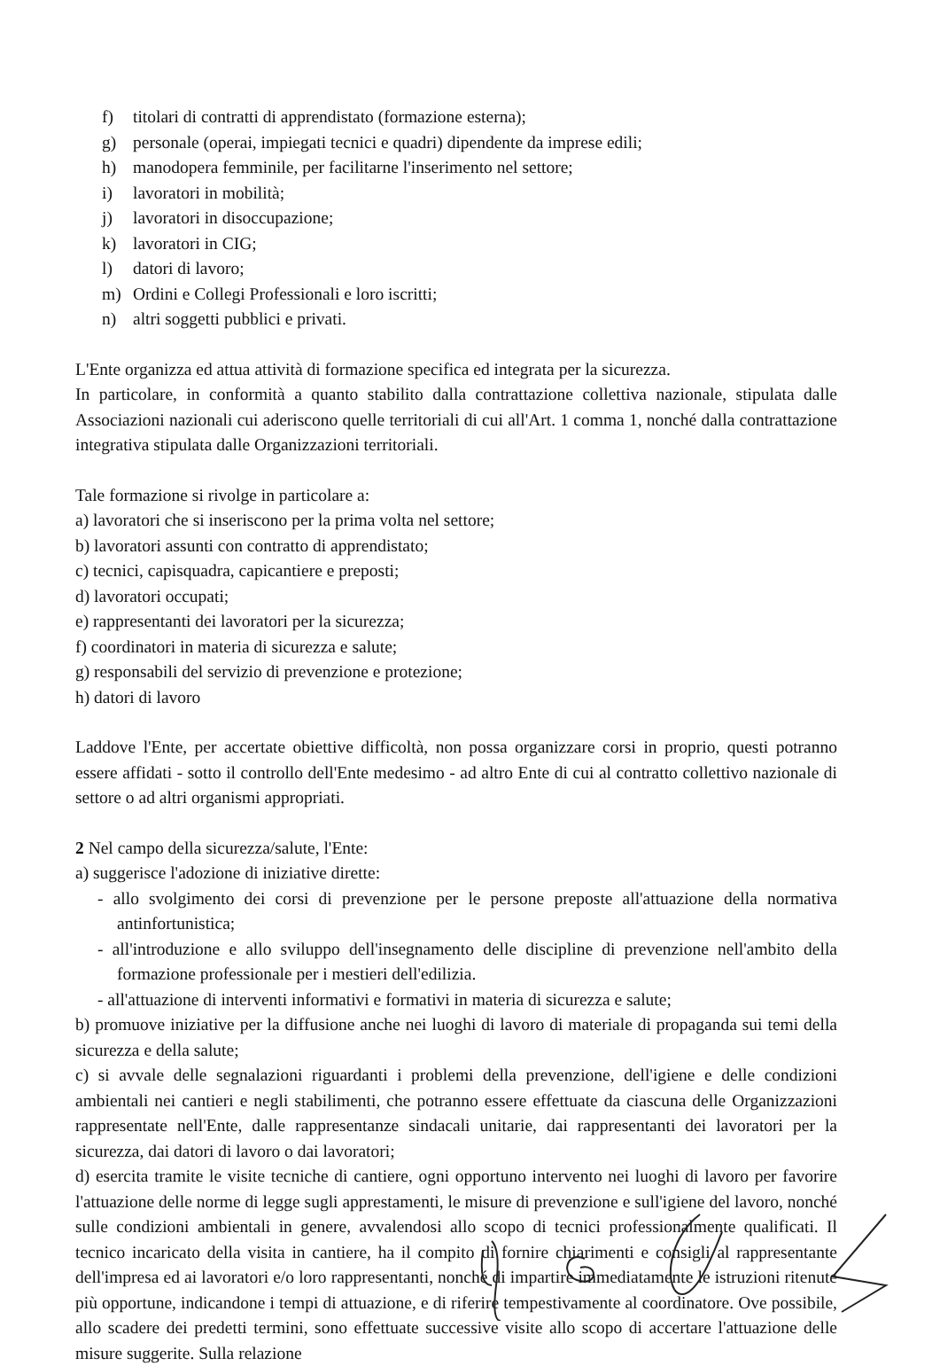f) titolari di contratti di apprendistato (formazione esterna);
g) personale (operai, impiegati tecnici e quadri) dipendente da imprese edili;
h) manodopera femminile, per facilitarne l'inserimento nel settore;
i) lavoratori in mobilità;
j) lavoratori in disoccupazione;
k) lavoratori in CIG;
l) datori di lavoro;
m) Ordini e Collegi Professionali e loro iscritti;
n) altri soggetti pubblici e privati.
L'Ente organizza ed attua attività di formazione specifica ed integrata per la sicurezza.
In particolare, in conformità a quanto stabilito dalla contrattazione collettiva nazionale, stipulata dalle Associazioni nazionali cui aderiscono quelle territoriali di cui all'Art. 1 comma 1, nonché dalla contrattazione integrativa stipulata dalle Organizzazioni territoriali.
Tale formazione si rivolge in particolare a:
a) lavoratori che si inseriscono per la prima volta nel settore;
b) lavoratori assunti con contratto di apprendistato;
c) tecnici, capisquadra, capicantiere e preposti;
d) lavoratori occupati;
e) rappresentanti dei lavoratori per la sicurezza;
f) coordinatori in materia di sicurezza e salute;
g) responsabili del servizio di prevenzione e protezione;
h) datori di lavoro
Laddove l'Ente, per accertate obiettive difficoltà, non possa organizzare corsi in proprio, questi potranno essere affidati - sotto il controllo dell'Ente medesimo - ad altro Ente di cui al contratto collettivo nazionale di settore o ad altri organismi appropriati.
2 Nel campo della sicurezza/salute, l'Ente:
a) suggerisce l'adozione di iniziative dirette:
- allo svolgimento dei corsi di prevenzione per le persone preposte all'attuazione della normativa antinfortunistica;
- all'introduzione e allo sviluppo dell'insegnamento delle discipline di prevenzione nell'ambito della formazione professionale per i mestieri dell'edilizia.
- all'attuazione di interventi informativi e formativi in materia di sicurezza e salute;
b) promuove iniziative per la diffusione anche nei luoghi di lavoro di materiale di propaganda sui temi della sicurezza e della salute;
c) si avvale delle segnalazioni riguardanti i problemi della prevenzione, dell'igiene e delle condizioni ambientali nei cantieri e negli stabilimenti, che potranno essere effettuate da ciascuna delle Organizzazioni rappresentate nell'Ente, dalle rappresentanze sindacali unitarie, dai rappresentanti dei lavoratori per la sicurezza, dai datori di lavoro o dai lavoratori;
d) esercita tramite le visite tecniche di cantiere, ogni opportuno intervento nei luoghi di lavoro per favorire l'attuazione delle norme di legge sugli apprestamenti, le misure di prevenzione e sull'igiene del lavoro, nonché sulle condizioni ambientali in genere, avvalendosi allo scopo di tecnici professionalmente qualificati. Il tecnico incaricato della visita in cantiere, ha il compito di fornire chiarimenti e consigli al rappresentante dell'impresa ed ai lavoratori e/o loro rappresentanti, nonché di impartire immediatamente le istruzioni ritenute più opportune, indicandone i tempi di attuazione, e di riferire tempestivamente al coordinatore. Ove possibile, allo scadere dei predetti termini, sono effettuate successive visite allo scopo di accertare l'attuazione delle misure suggerite. Sulla relazione